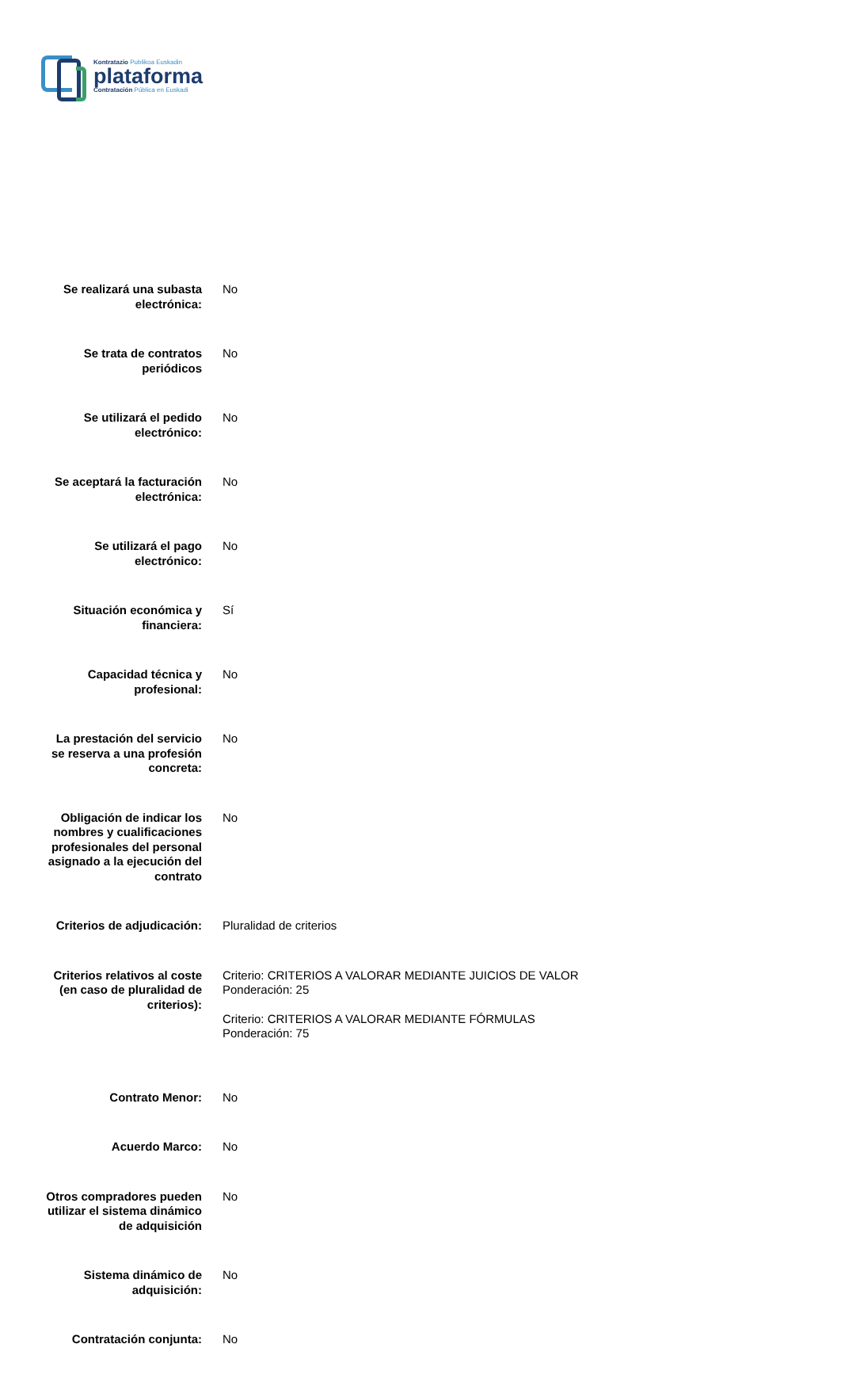Kontratazio Publikoa Euskadin
plataforma
Contratación Pública en Euskadi
| Se realizará una subasta electrónica: | No |
| Se trata de contratos periódicos | No |
| Se utilizará el pedido electrónico: | No |
| Se aceptará la facturación electrónica: | No |
| Se utilizará el pago electrónico: | No |
| Situación económica y financiera: | Sí |
| Capacidad técnica y profesional: | No |
| La prestación del servicio se reserva a una profesión concreta: | No |
| Obligación de indicar los nombres y cualificaciones profesionales del personal asignado a la ejecución del contrato | No |
| Criterios de adjudicación: | Pluralidad de criterios |
| Criterios relativos al coste (en caso de pluralidad de criterios): | Criterio: CRITERIOS A VALORAR MEDIANTE JUICIOS DE VALOR Ponderación: 25 Criterio: CRITERIOS A VALORAR MEDIANTE FÓRMULAS Ponderación: 75 |
| Contrato Menor: | No |
| Acuerdo Marco: | No |
| Otros compradores pueden utilizar el sistema dinámico de adquisición | No |
| Sistema dinámico de adquisición: | No |
| Contratación conjunta: | No |